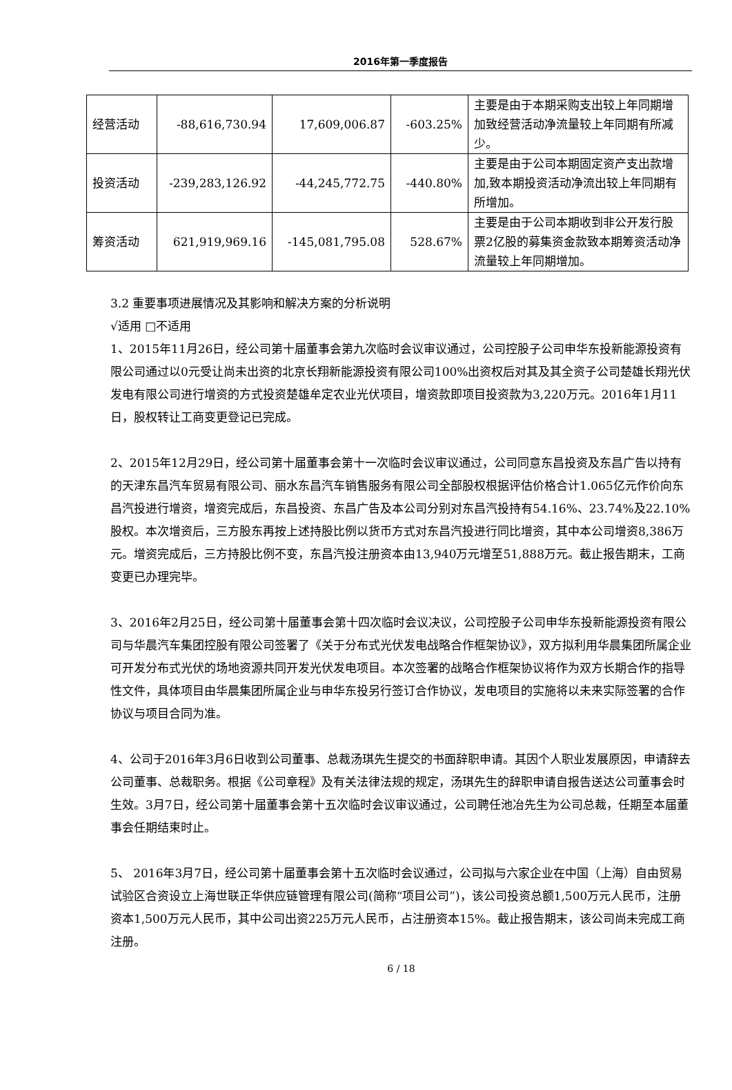2016年第一季度报告
| 经营活动 | -88,616,730.94 | 17,609,006.87 | -603.25% | 主要是由于本期采购支出较上年同期增加致经营活动净流量较上年同期有所减少。 |
| 投资活动 | -239,283,126.92 | -44,245,772.75 | -440.80% | 主要是由于公司本期固定资产支出款增加,致本期投资活动净流出较上年同期有所增加。 |
| 筹资活动 | 621,919,969.16 | -145,081,795.08 | 528.67% | 主要是由于公司本期收到非公开发行股票2亿股的募集资金款致本期筹资活动净流量较上年同期增加。 |
3.2 重要事项进展情况及其影响和解决方案的分析说明
√适用 □不适用
1、2015年11月26日，经公司第十届董事会第九次临时会议审议通过，公司控股子公司申华东投新能源投资有限公司通过以0元受让尚未出资的北京长翔新能源投资有限公司100%出资权后对其及其全资子公司楚雄长翔光伏发电有限公司进行增资的方式投资楚雄牟定农业光伏项目，增资款即项目投资款为3,220万元。2016年1月11日，股权转让工商变更登记已完成。
2、2015年12月29日，经公司第十届董事会第十一次临时会议审议通过，公司同意东昌投资及东昌广告以持有的天津东昌汽车贸易有限公司、丽水东昌汽车销售服务有限公司全部股权根据评估价格合计1.065亿元作价向东昌汽投进行增资，增资完成后，东昌投资、东昌广告及本公司分别对东昌汽投持有54.16%、23.74%及22.10%股权。本次增资后，三方股东再按上述持股比例以货币方式对东昌汽投进行同比增资，其中本公司增资8,386万元。增资完成后，三方持股比例不变，东昌汽投注册资本由13,940万元增至51,888万元。截止报告期末，工商变更已办理完毕。
3、2016年2月25日，经公司第十届董事会第十四次临时会议决议，公司控股子公司申华东投新能源投资有限公司与华晨汽车集团控股有限公司签署了《关于分布式光伏发电战略合作框架协议》，双方拟利用华晨集团所属企业可开发分布式光伏的场地资源共同开发光伏发电项目。本次签署的战略合作框架协议将作为双方长期合作的指导性文件，具体项目由华晨集团所属企业与申华东投另行签订合作协议，发电项目的实施将以未来实际签署的合作协议与项目合同为准。
4、公司于2016年3月6日收到公司董事、总裁汤琪先生提交的书面辞职申请。其因个人职业发展原因，申请辞去公司董事、总裁职务。根据《公司章程》及有关法律法规的规定，汤琪先生的辞职申请自报告送达公司董事会时生效。3月7日，经公司第十届董事会第十五次临时会议审议通过，公司聘任池冶先生为公司总裁，任期至本届董事会任期结束时止。
5、 2016年3月7日，经公司第十届董事会第十五次临时会议通过，公司拟与六家企业在中国（上海）自由贸易试验区合资设立上海世联正华供应链管理有限公司(简称“项目公司”)，该公司投资总额1,500万元人民币，注册资本1,500万元人民币，其中公司出资225万元人民币，占注册资本15%。截止报告期末，该公司尚未完成工商注册。
6 / 18